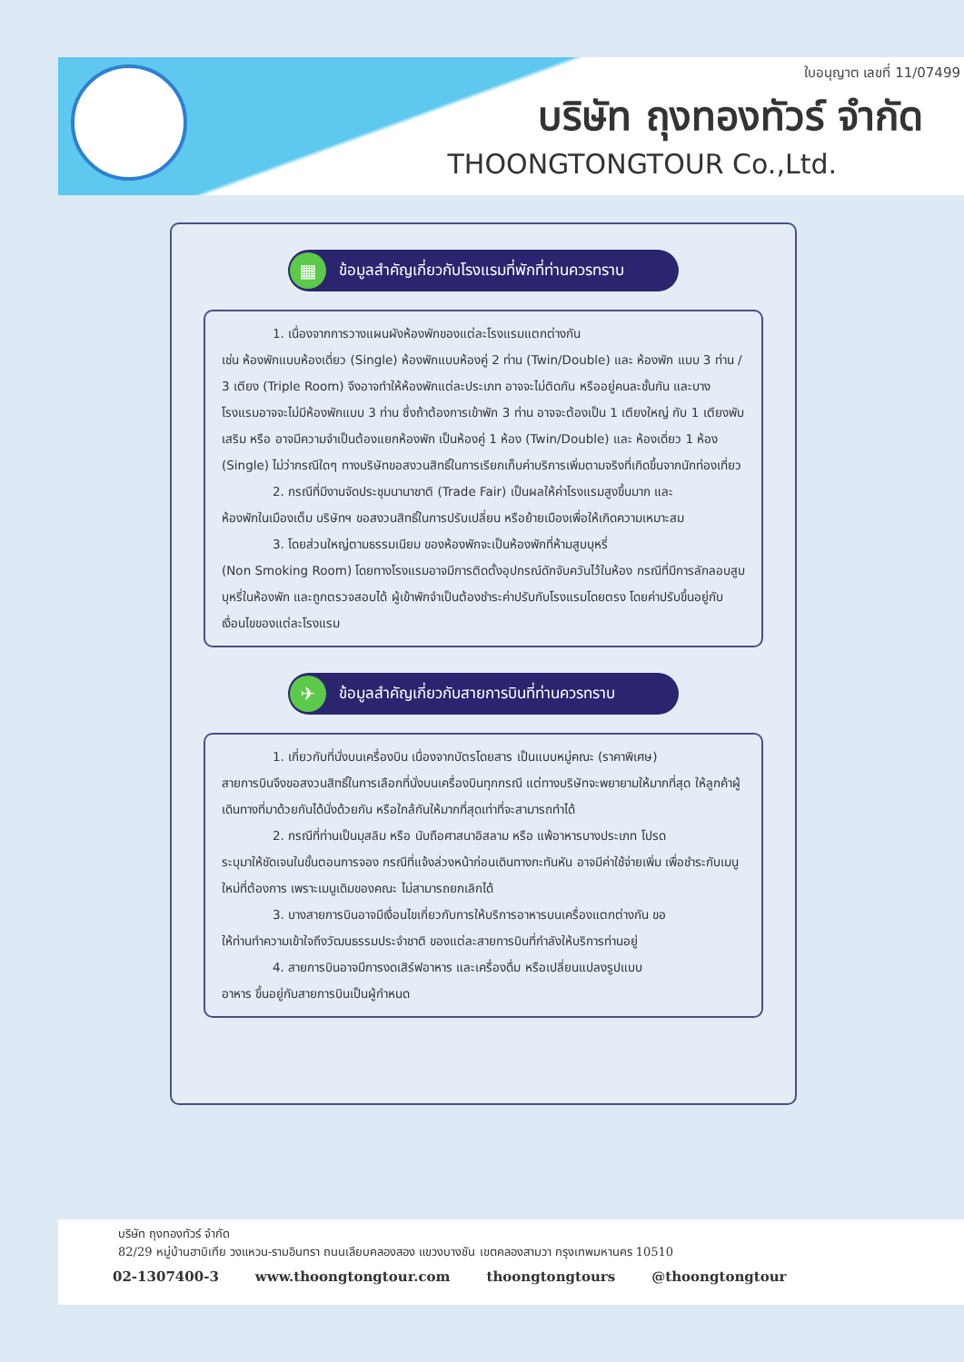ใบอนุญาต เลขที่ 11/07499
บริษัท ถุงทองทัวร์ จำกัด
THOONGTONGTOUR Co.,Ltd.
▦
ข้อมูลสำคัญเกี่ยวกับโรงแรมที่พักที่ท่านควรทราบ
1. เนื่องจากการวางแผนผังห้องพักของแต่ละโรงแรมแตกต่างกัน
เช่น ห้องพักแบบห้องเดี่ยว (Single) ห้องพักแบบห้องคู่ 2 ท่าน (Twin/Double) และ ห้องพัก แบบ 3 ท่าน / 3 เตียง (Triple Room) จึงอาจทำให้ห้องพักแต่ละประเภท อาจจะไม่ติดกัน หรืออยู่คนละชั้นกัน และบางโรงแรมอาจจะไม่มีห้องพักแบบ 3 ท่าน ซึ่งถ้าต้องการเข้าพัก 3 ท่าน อาจจะต้องเป็น 1 เตียงใหญ่ กับ 1 เตียงพับเสริม หรือ อาจมีความจำเป็นต้องแยกห้องพัก เป็นห้องคู่ 1 ห้อง (Twin/Double) และ ห้องเดี่ยว 1 ห้อง (Single) ไม่ว่ากรณีใดๆ ทางบริษัทขอสงวนสิทธิ์ในการเรียกเก็บค่าบริการเพิ่มตามจริงที่เกิดขึ้นจากนักท่องเที่ยว
2. กรณีที่มีงานจัดประชุมนานาชาติ (Trade Fair) เป็นผลให้ค่าโรงแรมสูงขึ้นมาก และ
ห้องพักในเมืองเต็ม บริษัทฯ ขอสงวนสิทธิ์ในการปรับเปลี่ยน หรือย้ายเมืองเพื่อให้เกิดความเหมาะสม
3. โดยส่วนใหญ่ตามธรรมเนียม ของห้องพักจะเป็นห้องพักที่ห้ามสูบบุหรี่
(Non Smoking Room) โดยทางโรงแรมอาจมีการติดตั้งอุปกรณ์ดักจับควันไว้ในห้อง กรณีที่มีการลักลอบสูบบุหรี่ในห้องพัก และถูกตรวจสอบได้ ผู้เข้าพักจำเป็นต้องชำระค่าปรับกับโรงแรมโดยตรง โดยค่าปรับขึ้นอยู่กับเงื่อนไขของแต่ละโรงแรม
✈
ข้อมูลสำคัญเกี่ยวกับสายการบินที่ท่านควรทราบ
1. เกี่ยวกับที่นั่งบนเครื่องบิน เนื่องจากบัตรโดยสาร เป็นแบบหมู่คณะ (ราคาพิเศษ)
สายการบินจึงขอสงวนสิทธิ์ในการเลือกที่นั่งบนเครื่องบินทุกกรณี แต่ทางบริษัทจะพยายามให้มากที่สุด ให้ลูกค้าผู้เดินทางที่มาด้วยกันได้นั่งด้วยกัน หรือใกล้กันให้มากที่สุดเท่าที่จะสามารถทำได้
2. กรณีที่ท่านเป็นมุสลิม หรือ นับถือศาสนาอิสลาม หรือ แพ้อาหารบางประเภท โปรด
ระบุมาให้ชัดเจนในขั้นตอนการจอง กรณีที่แจ้งล่วงหน้าก่อนเดินทางกะทันหัน อาจมีค่าใช้จ่ายเพิ่ม เพื่อชำระกับเมนูใหม่ที่ต้องการ เพราะเมนูเดิมของคณะ ไม่สามารถยกเลิกได้
3. บางสายการบินอาจมีเงื่อนไขเกี่ยวกับการให้บริการอาหารบนเครื่องแตกต่างกัน ขอ
ให้ท่านทำความเข้าใจถึงวัฒนธรรมประจำชาติ ของแต่ละสายการบินที่กำลังให้บริการท่านอยู่
4. สายการบินอาจมีการงดเสิร์ฟอาหาร และเครื่องดื่ม หรือเปลี่ยนแปลงรูปแบบ
อาหาร ขึ้นอยู่กับสายการบินเป็นผู้กำหนด
บริษัท ถุงทองทัวร์ จำกัด
82/29 หมู่บ้านฮาบิเทีย วงแหวน-รามอินทรา ถนนเลียบคลองสอง แขวงบางชัน เขตคลองสามวา กรุงเทพมหานคร 10510
02-1307400-3 www.thoongtongtour.com thoongtongtours @thoongtongtour